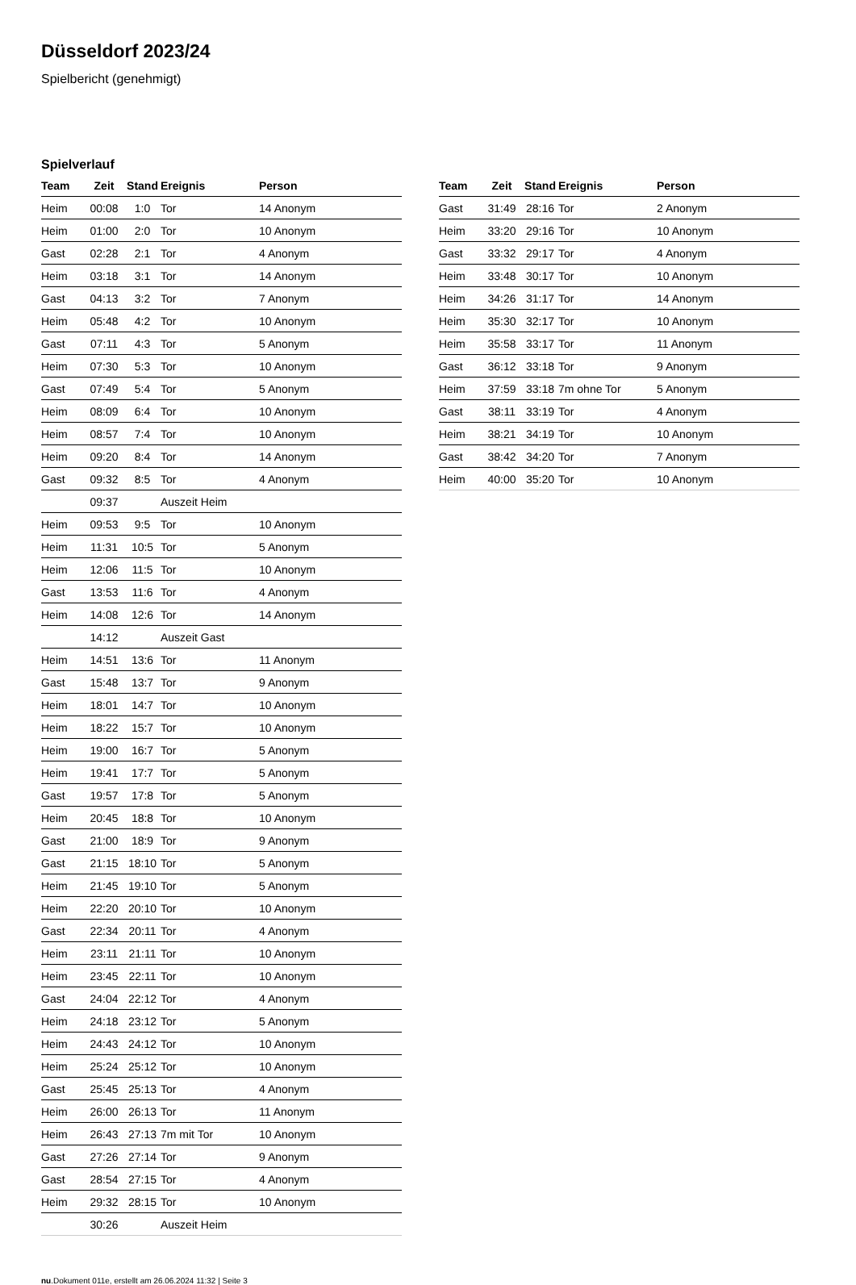Düsseldorf 2023/24
Spielbericht (genehmigt)
Spielverlauf
| Team | Zeit | Stand | Ereignis | Person |
| --- | --- | --- | --- | --- |
| Heim | 00:08 | 1:0 | Tor | 14 Anonym |
| Heim | 01:00 | 2:0 | Tor | 10 Anonym |
| Gast | 02:28 | 2:1 | Tor | 4 Anonym |
| Heim | 03:18 | 3:1 | Tor | 14 Anonym |
| Gast | 04:13 | 3:2 | Tor | 7 Anonym |
| Heim | 05:48 | 4:2 | Tor | 10 Anonym |
| Gast | 07:11 | 4:3 | Tor | 5 Anonym |
| Heim | 07:30 | 5:3 | Tor | 10 Anonym |
| Gast | 07:49 | 5:4 | Tor | 5 Anonym |
| Heim | 08:09 | 6:4 | Tor | 10 Anonym |
| Heim | 08:57 | 7:4 | Tor | 10 Anonym |
| Heim | 09:20 | 8:4 | Tor | 14 Anonym |
| Gast | 09:32 | 8:5 | Tor | 4 Anonym |
| | 09:37 | | Auszeit Heim | |
| Heim | 09:53 | 9:5 | Tor | 10 Anonym |
| Heim | 11:31 | 10:5 | Tor | 5 Anonym |
| Heim | 12:06 | 11:5 | Tor | 10 Anonym |
| Gast | 13:53 | 11:6 | Tor | 4 Anonym |
| Heim | 14:08 | 12:6 | Tor | 14 Anonym |
| | 14:12 | | Auszeit Gast | |
| Heim | 14:51 | 13:6 | Tor | 11 Anonym |
| Gast | 15:48 | 13:7 | Tor | 9 Anonym |
| Heim | 18:01 | 14:7 | Tor | 10 Anonym |
| Heim | 18:22 | 15:7 | Tor | 10 Anonym |
| Heim | 19:00 | 16:7 | Tor | 5 Anonym |
| Heim | 19:41 | 17:7 | Tor | 5 Anonym |
| Gast | 19:57 | 17:8 | Tor | 5 Anonym |
| Heim | 20:45 | 18:8 | Tor | 10 Anonym |
| Gast | 21:00 | 18:9 | Tor | 9 Anonym |
| Gast | 21:15 | 18:10 | Tor | 5 Anonym |
| Heim | 21:45 | 19:10 | Tor | 5 Anonym |
| Heim | 22:20 | 20:10 | Tor | 10 Anonym |
| Gast | 22:34 | 20:11 | Tor | 4 Anonym |
| Heim | 23:11 | 21:11 | Tor | 10 Anonym |
| Heim | 23:45 | 22:11 | Tor | 10 Anonym |
| Gast | 24:04 | 22:12 | Tor | 4 Anonym |
| Heim | 24:18 | 23:12 | Tor | 5 Anonym |
| Heim | 24:43 | 24:12 | Tor | 10 Anonym |
| Heim | 25:24 | 25:12 | Tor | 10 Anonym |
| Gast | 25:45 | 25:13 | Tor | 4 Anonym |
| Heim | 26:00 | 26:13 | Tor | 11 Anonym |
| Heim | 26:43 | 27:13 | 7m mit Tor | 10 Anonym |
| Gast | 27:26 | 27:14 | Tor | 9 Anonym |
| Gast | 28:54 | 27:15 | Tor | 4 Anonym |
| Heim | 29:32 | 28:15 | Tor | 10 Anonym |
| | 30:26 | | Auszeit Heim | |
| Team | Zeit | Stand | Ereignis | Person |
| --- | --- | --- | --- | --- |
| Gast | 31:49 | 28:16 | Tor | 2 Anonym |
| Heim | 33:20 | 29:16 | Tor | 10 Anonym |
| Gast | 33:32 | 29:17 | Tor | 4 Anonym |
| Heim | 33:48 | 30:17 | Tor | 10 Anonym |
| Heim | 34:26 | 31:17 | Tor | 14 Anonym |
| Heim | 35:30 | 32:17 | Tor | 10 Anonym |
| Heim | 35:58 | 33:17 | Tor | 11 Anonym |
| Gast | 36:12 | 33:18 | Tor | 9 Anonym |
| Heim | 37:59 | 33:18 | 7m ohne Tor | 5 Anonym |
| Gast | 38:11 | 33:19 | Tor | 4 Anonym |
| Heim | 38:21 | 34:19 | Tor | 10 Anonym |
| Gast | 38:42 | 34:20 | Tor | 7 Anonym |
| Heim | 40:00 | 35:20 | Tor | 10 Anonym |
nu.Dokument 011e, erstellt am 26.06.2024 11:32 | Seite 3